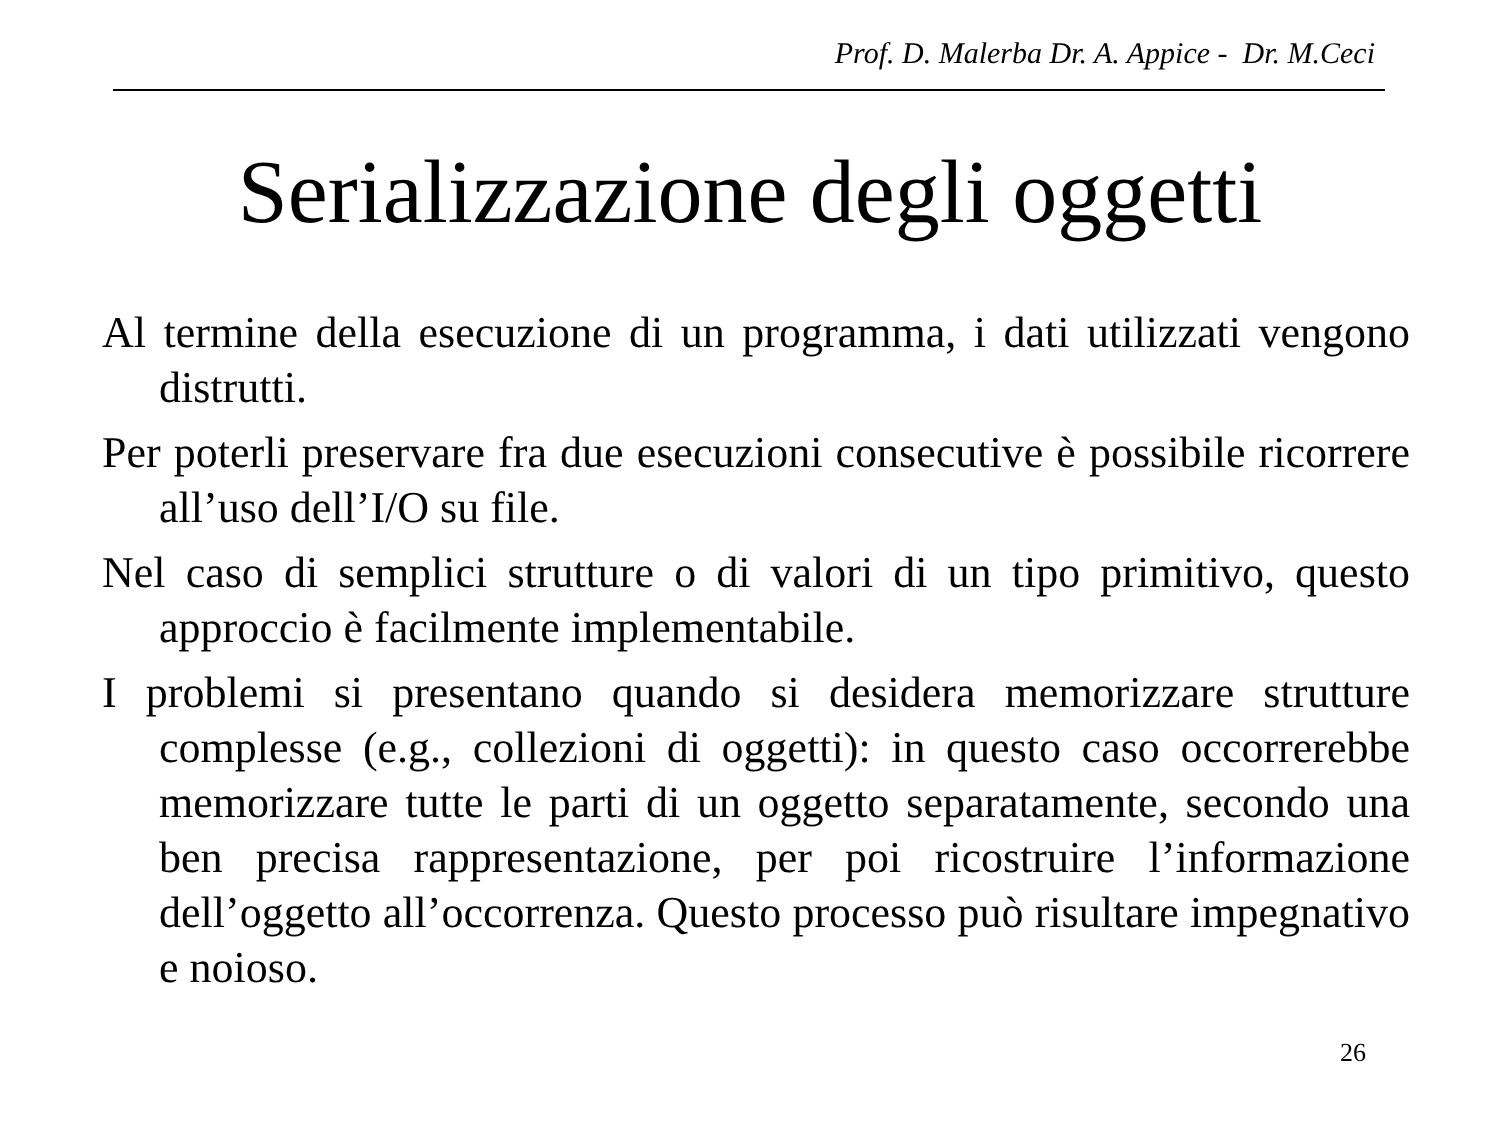Prof. D. Malerba Dr. A. Appice - Dr. M.Ceci
Serializzazione degli oggetti
Al termine della esecuzione di un programma, i dati utilizzati vengono distrutti.
Per poterli preservare fra due esecuzioni consecutive è possibile ricorrere all’uso dell’I/O su file.
Nel caso di semplici strutture o di valori di un tipo primitivo, questo approccio è facilmente implementabile.
I problemi si presentano quando si desidera memorizzare strutture complesse (e.g., collezioni di oggetti): in questo caso occorrerebbe memorizzare tutte le parti di un oggetto separatamente, secondo una ben precisa rappresentazione, per poi ricostruire l’informazione dell’oggetto all’occorrenza. Questo processo può risultare impegnativo e noioso.
26